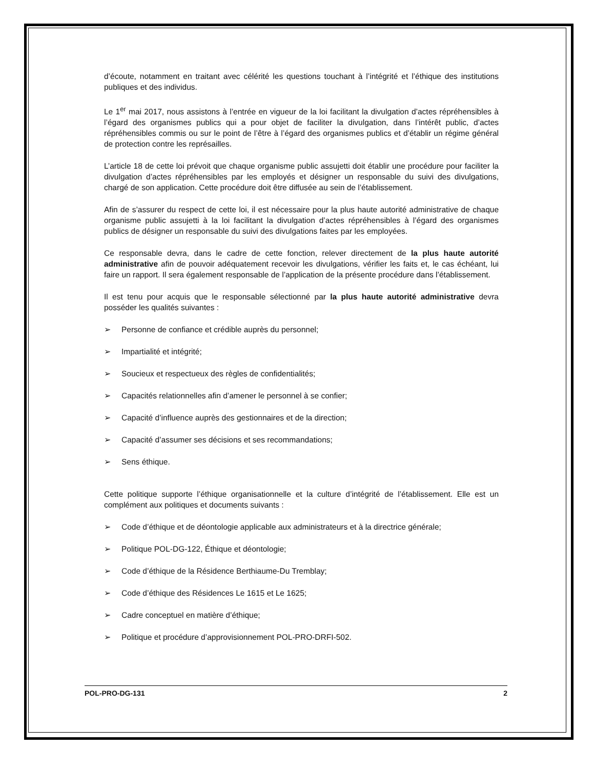d’écoute, notamment en traitant avec célérité les questions touchant à l’intégrité et l’éthique des institutions publiques et des individus.
Le 1<sup>er</sup> mai 2017, nous assistons à l’entrée en vigueur de la loi facilitant la divulgation d’actes répréhensibles à l’égard des organismes publics qui a pour objet de faciliter la divulgation, dans l’intérêt public, d’actes répréhensibles commis ou sur le point de l’être à l’égard des organismes publics et d’établir un régime général de protection contre les représailles.
L’article 18 de cette loi prévoit que chaque organisme public assujetti doit établir une procédure pour faciliter la divulgation d’actes répréhensibles par les employés et désigner un responsable du suivi des divulgations, chargé de son application. Cette procédure doit être diffusée au sein de l’établissement.
Afin de s’assurer du respect de cette loi, il est nécessaire pour la plus haute autorité administrative de chaque organisme public assujetti à la loi facilitant la divulgation d’actes répréhensibles à l’égard des organismes publics de désigner un responsable du suivi des divulgations faites par les employées.
Ce responsable devra, dans le cadre de cette fonction, relever directement de la plus haute autorité administrative afin de pouvoir adéquatement recevoir les divulgations, vérifier les faits et, le cas échéant, lui faire un rapport. Il sera également responsable de l’application de la présente procédure dans l’établissement.
Il est tenu pour acquis que le responsable sélectionné par la plus haute autorité administrative devra posséder les qualités suivantes :
➢ Personne de confiance et crédible auprès du personnel;
➢ Impartialité et intégrité;
➢ Soucieux et respectueux des règles de confidentialités;
➢ Capacités relationnelles afin d’amener le personnel à se confier;
➢ Capacité d’influence auprès des gestionnaires et de la direction;
➢ Capacité d’assumer ses décisions et ses recommandations;
➢ Sens éthique.
Cette politique supporte l’éthique organisationnelle et la culture d’intégrité de l’établissement. Elle est un complément aux politiques et documents suivants :
➢ Code d’éthique et de déontologie applicable aux administrateurs et à la directrice générale;
➢ Politique POL-DG-122, Éthique et déontologie;
➢ Code d’éthique de la Résidence Berthiaume-Du Tremblay;
➢ Code d’éthique des Résidences Le 1615 et Le 1625;
➢ Cadre conceptuel en matière d’éthique;
➢ Politique et procédure d’approvisionnement POL-PRO-DRFI-502.
POL-PRO-DG-131 2